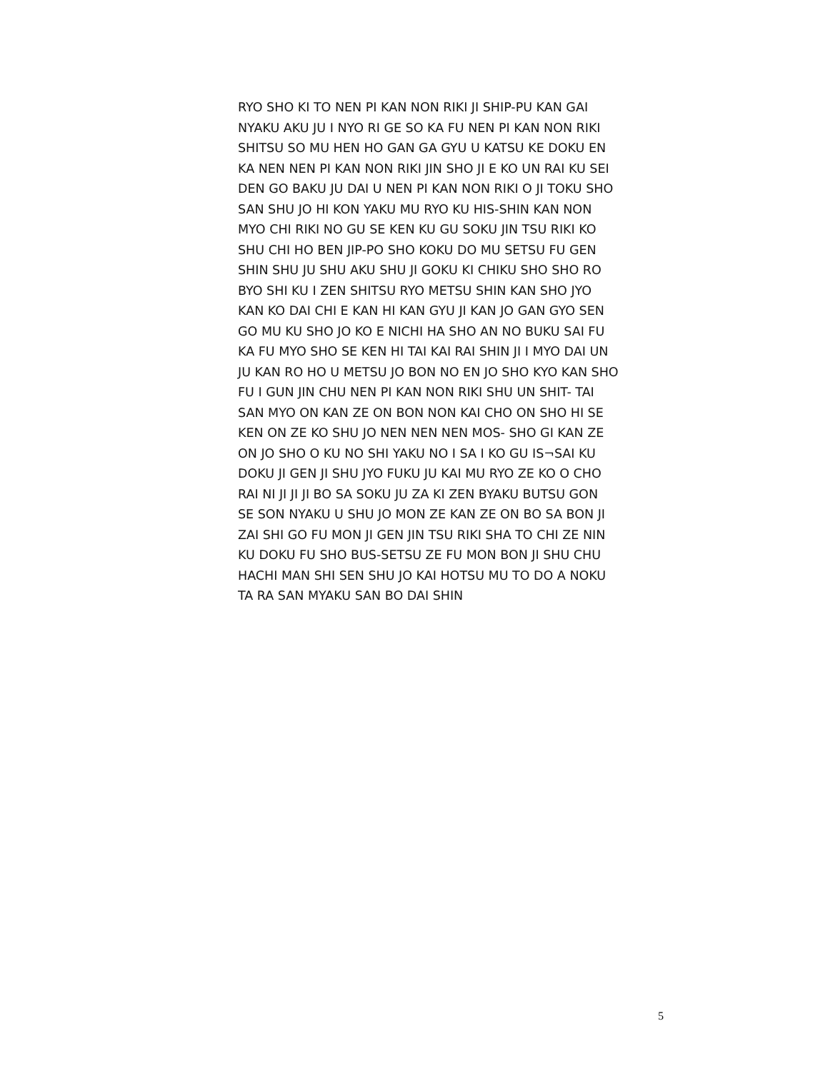RYO SHO KI TO NEN PI KAN NON RIKI JI SHIP-PU KAN GAI
NYAKU AKU JU I NYO RI GE SO KA FU NEN PI KAN NON RIKI
SHITSU SO MU HEN HO GAN GA GYU U KATSU KE DOKU EN
KA NEN NEN PI KAN NON RIKI JIN SHO JI E KO UN RAI KU SEI
DEN GO BAKU JU DAI U NEN PI KAN NON RIKI O JI TOKU SHO
SAN SHU JO HI KON YAKU MU RYO KU HIS-SHIN KAN NON
MYO CHI RIKI NO GU SE KEN KU GU SOKU JIN TSU RIKI KO
SHU CHI HO BEN JIP-PO SHO KOKU DO MU SETSU FU GEN
SHIN SHU JU SHU AKU SHU JI GOKU KI CHIKU SHO SHO RO
BYO SHI KU I ZEN SHITSU RYO METSU SHIN KAN SHO JYO
KAN KO DAI CHI E KAN HI KAN GYU JI KAN JO GAN GYO SEN
GO MU KU SHO JO KO E NICHI HA SHO AN NO BUKU SAI FU
KA FU MYO SHO SE KEN HI TAI KAI RAI SHIN JI I MYO DAI UN
JU KAN RO HO U METSU JO BON NO EN JO SHO KYO KAN SHO
FU I GUN JIN CHU NEN PI KAN NON RIKI SHU UN SHIT- TAI
SAN MYO ON KAN ZE ON BON NON KAI CHO ON SHO HI SE
KEN ON ZE KO SHU JO NEN NEN NEN MOS- SHO GI KAN ZE
ON JO SHO O KU NO SHI YAKU NO I SA I KO GU IS¬SAI KU
DOKU JI GEN JI SHU JYO FUKU JU KAI MU RYO ZE KO O CHO
RAI NI JI JI JI BO SA SOKU JU ZA KI ZEN BYAKU BUTSU GON
SE SON NYAKU U SHU JO MON ZE KAN ZE ON BO SA BON JI
ZAI SHI GO FU MON JI GEN JIN TSU RIKI SHA TO CHI ZE NIN
KU DOKU FU SHO BUS-SETSU ZE FU MON BON JI SHU CHU
HACHI MAN SHI SEN SHU JO KAI HOTSU MU TO DO A NOKU
TA RA SAN MYAKU SAN BO DAI SHIN
5